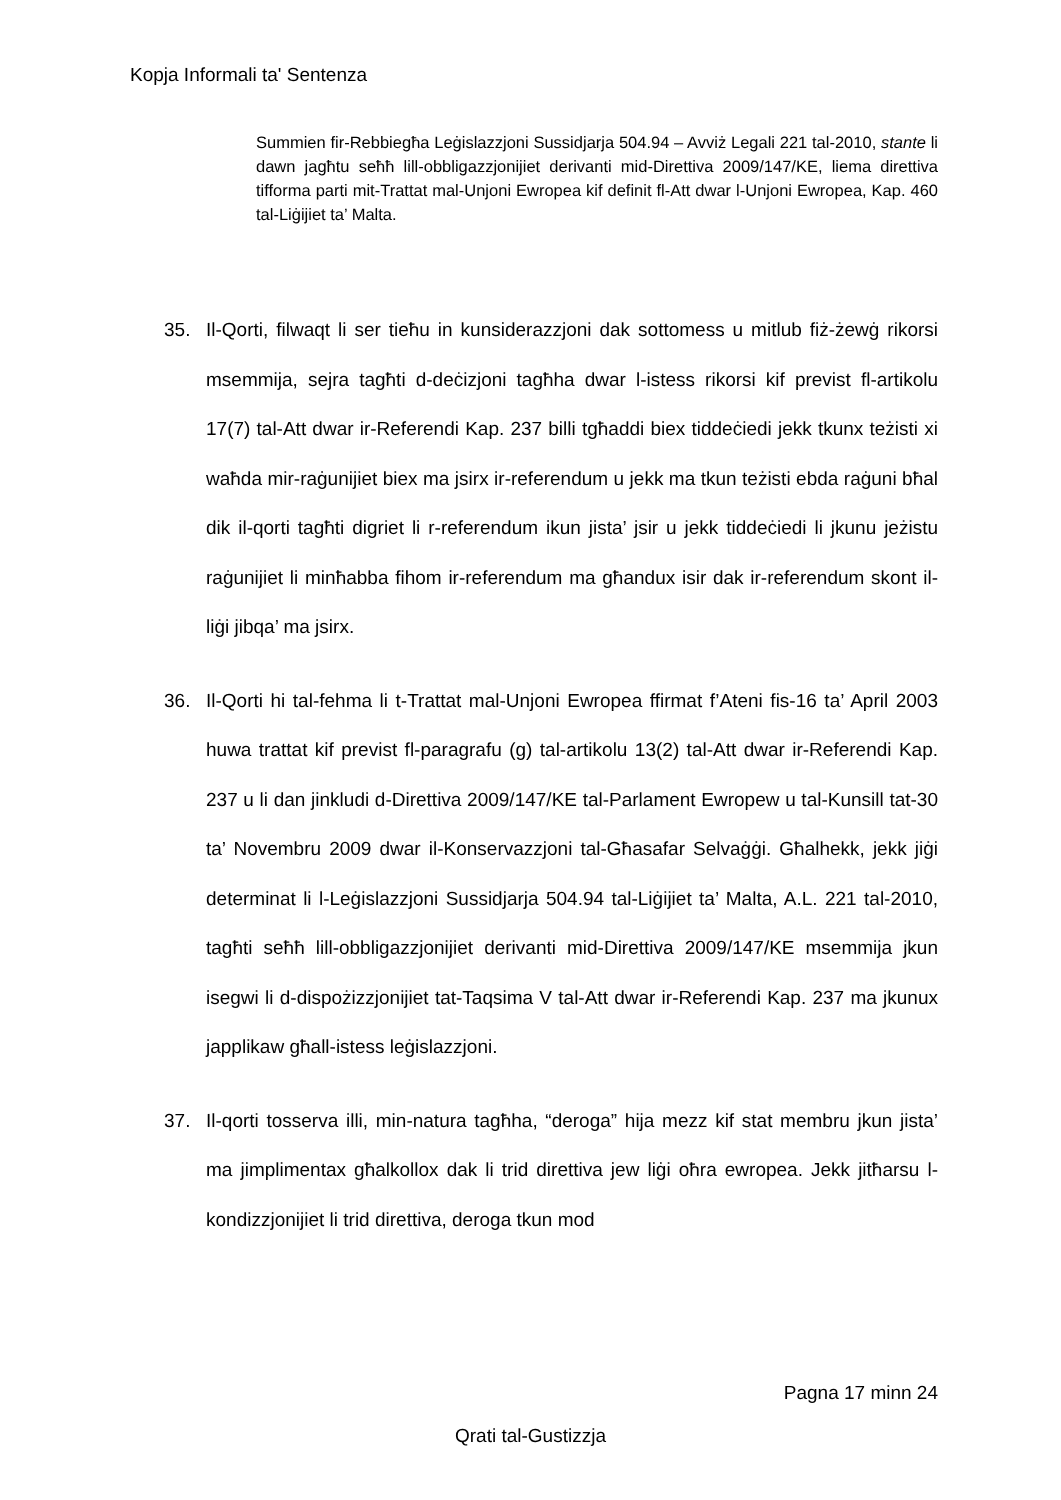Kopja Informali ta' Sentenza
Summien fir-Rebbiegħa Leġislazzjoni Sussidjarja 504.94 – Avviż Legali 221 tal-2010, stante li dawn jagħtu seħħ lill-obbligazzjonijiet derivanti mid-Direttiva 2009/147/KE, liema direttiva tifforma parti mit-Trattat mal-Unjoni Ewropea kif definit fl-Att dwar l-Unjoni Ewropea, Kap. 460 tal-Liġijiet ta’ Malta.
35. Il-Qorti, filwaqt li ser tieħu in kunsiderazzjoni dak sottomess u mitlub fiż-żewġ rikorsi msemmija, sejra tagħti d-deċizjoni tagħha dwar l-istess rikorsi kif previst fl-artikolu 17(7) tal-Att dwar ir-Referendi Kap. 237 billi tgħaddi biex tiddeċiedi jekk tkunx teżisti xi waħda mir-raġunijiet biex ma jsirx ir-referendum u jekk ma tkun teżisti ebda raġuni bħal dik il-qorti tagħti digriet li r-referendum ikun jista’ jsir u jekk tiddeċiedi li jkunu jeżistu raġunijiet li minħabba fihom ir-referendum ma għandux isir dak ir-referendum skont il-liġi jibqa’ ma jsirx.
36. Il-Qorti hi tal-fehma li t-Trattat mal-Unjoni Ewropea ffirmat f’Ateni fis-16 ta’ April 2003 huwa trattat kif previst fl-paragrafu (g) tal-artikolu 13(2) tal-Att dwar ir-Referendi Kap. 237 u li dan jinkludi d-Direttiva 2009/147/KE tal-Parlament Ewropew u tal-Kunsill tat-30 ta’ Novembru 2009 dwar il-Konservazzjoni tal-Għasafar Selvaġġi. Għalhekk, jekk jiġi determinat li l-Leġislazzjoni Sussidjarja 504.94 tal-Liġijiet ta’ Malta, A.L. 221 tal-2010, tagħti seħħ lill-obbligazzjonijiet derivanti mid-Direttiva 2009/147/KE msemmija jkun isegwi li d-dispożizzjonijiet tat-Taqsima V tal-Att dwar ir-Referendi Kap. 237 ma jkunux japplikaw għall-istess leġislazzjoni.
37. Il-qorti tosserva illi, min-natura tagħha, “deroga” hija mezz kif stat membru jkun jista’ ma jimplimentax għalkollox dak li trid direttiva jew liġi oħra ewropea. Jekk jitħarsu l-kondizzjonijiet li trid direttiva, deroga tkun mod
Pagna 17 minn 24
Qrati tal-Gustizzja